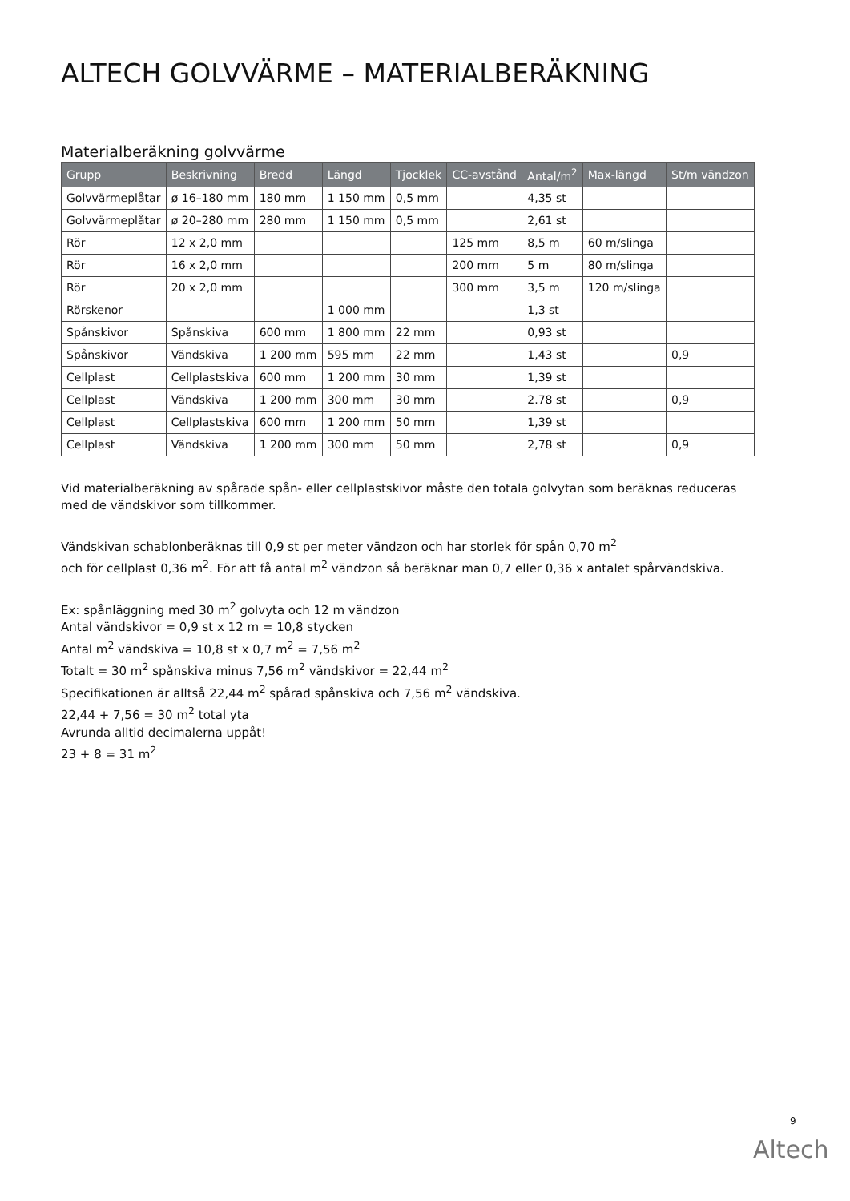ALTECH GOLVVÄRME – MATERIALBERÄKNING
Materialberäkning golvvärme
| Grupp | Beskrivning | Bredd | Längd | Tjocklek | CC-avstånd | Antal/m<sup>2</sup> | Max-längd | St/m vändzon |
| --- | --- | --- | --- | --- | --- | --- | --- | --- |
| Golvvärmeplåtar | ø 16–180 mm | 180 mm | 1 150 mm | 0,5 mm | | 4,35 st | | |
| Golvvärmeplåtar | ø 20–280 mm | 280 mm | 1 150 mm | 0,5 mm | | 2,61 st | | |
| Rör | 12 x 2,0 mm | | | | 125 mm | 8,5 m | 60 m/slinga | |
| Rör | 16 x 2,0 mm | | | | 200 mm | 5 m | 80 m/slinga | |
| Rör | 20 x 2,0 mm | | | | 300 mm | 3,5 m | 120 m/slinga | |
| Rörskenor | | | 1 000 mm | | | 1,3 st | | |
| Spånskivor | Spånskiva | 600 mm | 1 800 mm | 22 mm | | 0,93 st | | |
| Spånskivor | Vändskiva | 1 200 mm | 595 mm | 22 mm | | 1,43 st | | 0,9 |
| Cellplast | Cellplastskiva | 600 mm | 1 200 mm | 30 mm | | 1,39 st | | |
| Cellplast | Vändskiva | 1 200 mm | 300 mm | 30 mm | | 2.78 st | | 0,9 |
| Cellplast | Cellplastskiva | 600 mm | 1 200 mm | 50 mm | | 1,39 st | | |
| Cellplast | Vändskiva | 1 200 mm | 300 mm | 50 mm | | 2,78 st | | 0,9 |
Vid materialberäkning av spårade spån- eller cellplastskivor måste den totala golvytan som beräknas reduceras med de vändskivor som tillkommer.
Vändskivan schablonberäknas till 0,9 st per meter vändzon och har storlek för spån 0,70 m<sup>2</sup>
och för cellplast 0,36 m<sup>2</sup>. För att få antal m<sup>2</sup> vändzon så beräknar man 0,7 eller 0,36 x antalet spårvändskiva.
Ex: spånläggning med 30 m<sup>2</sup> golvyta och 12 m vändzon
Antal vändskivor = 0,9 st x 12 m = 10,8 stycken
Antal m<sup>2</sup> vändskiva = 10,8 st x 0,7 m<sup>2</sup> = 7,56 m<sup>2</sup>
Totalt = 30 m<sup>2</sup> spånskiva minus 7,56 m<sup>2</sup> vändskivor = 22,44 m<sup>2</sup>
Specifikationen är alltså 22,44 m<sup>2</sup> spårad spånskiva och 7,56 m<sup>2</sup> vändskiva.
22,44 + 7,56 = 30 m<sup>2</sup> total yta
Avrunda alltid decimalerna uppåt!
23 + 8 = 31 m<sup>2</sup>
9
Altech